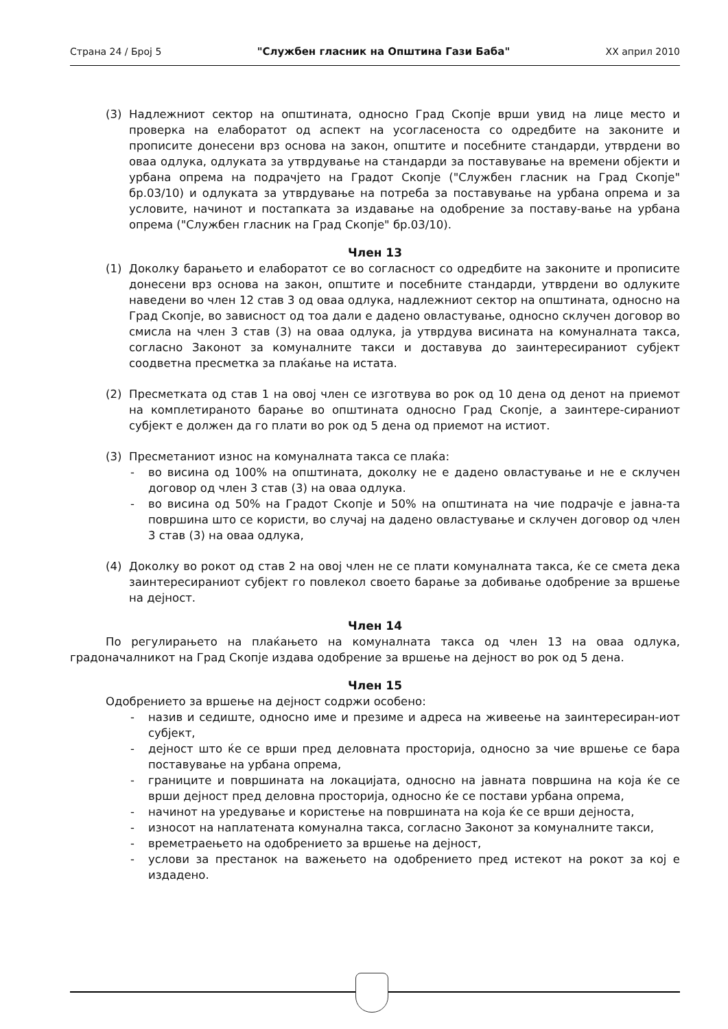Страна 24 / Број 5 "Службен гласник на Општина Гази Баба" XX април 2010
(3) Надлежниот сектор на општината, односно Град Скопје врши увид на лице место и проверка на елаборатот од аспект на усогласеноста со одредбите на законите и прописите донесени врз основа на закон, општите и посебните стандарди, утврдени во оваа одлука, одлуката за утврдување на стандарди за поставување на времени објекти и урбана опрема на подрачјето на Градот Скопје ("Службен гласник на Град Скопје" бр.03/10) и одлуката за утврдување на потреба за поставување на урбана опрема и за условите, начинот и постапката за издавање на одобрение за поставу-вање на урбана опрема ("Службен гласник на Град Скопје" бр.03/10).
Член 13
(1) Доколку барањето и елаборатот се во согласност со одредбите на законите и прописите донесени врз основа на закон, општите и посебните стандарди, утврдени во одлуките наведени во член 12 став 3 од оваа одлука, надлежниот сектор на општината, односно на Град Скопје, во зависност од тоа дали е дадено овластување, односно склучен договор во смисла на член 3 став (3) на оваа одлука, ја утврдува висината на комуналната такса, согласно Законот за комуналните такси и доставува до заинтересираниот субјект соодветна пресметка за плаќање на истата.
(2) Пресметката од став 1 на овој член се изготвува во рок од 10 дена од денот на приемот на комплетираното барање во општината односно Град Скопје, а заинтере-сираниот субјект е должен да го плати во рок од 5 дена од приемот на истиот.
(3) Пресметаниот износ на комуналната такса се плаќа:
- во висина од 100% на општината, доколку не е дадено овластување и не е склучен договор од член 3 став (3) на оваа одлука.
- во висина од 50% на Градот Скопје и 50% на општината на чие подрачје е јавна-та површина што се користи, во случај на дадено овластување и склучен договор од член 3 став (3) на оваа одлука,
(4) Доколку во рокот од став 2 на овој член не се плати комуналната такса, ќе се смета дека заинтересираниот субјект го повлекол своето барање за добивање одобрение за вршење на дејност.
Член 14
По регулирањето на плаќањето на комуналната такса од член 13 на оваа одлука, градоначалникот на Град Скопје издава одобрение за вршење на дејност во рок од 5 дена.
Член 15
Одобрението за вршење на дејност содржи особено:
- назив и седиште, односно име и презиме и адреса на живеење на заинтересиран-иот субјект,
- дејност што ќе се врши пред деловната просторија, односно за чие вршење се бара поставување на урбана опрема,
- границите и површината на локацијата, односно на јавната површина на која ќе се врши дејност пред деловна просторија, односно ќе се постави урбана опрема,
- начинот на уредување и користење на површината на која ќе се врши дејноста,
- износот на наплатената комунална такса, согласно Законот за комуналните такси,
- времетраењето на одобрението за вршење на дејност,
- услови за престанок на важењето на одобрението пред истекот на рокот за кој е издадено.